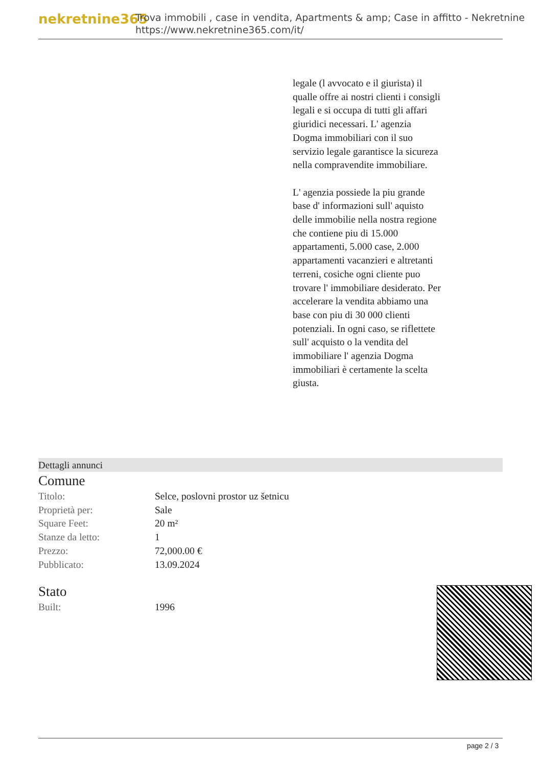nekretnine365
Trova immobili , case in vendita, Apartments & amp; Case in affitto - Nekretnine
https://www.nekretnine365.com/it/
legale (l avvocato e il giurista) il qualle offre ai nostri clienti i consigli legali e si occupa di tutti gli affari giuridici necessari. L' agenzia Dogma immobiliari con il suo servizio legale garantisce la sicureza nella compravendite immobiliare.
L' agenzia possiede la piu grande base d' informazioni sull' aquisto delle immobilie nella nostra regione che contiene piu di 15.000 appartamenti, 5.000 case, 2.000 appartamenti vacanzieri e altretanti terreni, cosiche ogni cliente puo trovare l' immobiliare desiderato. Per accelerare la vendita abbiamo una base con piu di 30 000 clienti potenziali. In ogni caso, se riflettete sull' acquisto o la vendita del immobiliare l' agenzia Dogma immobiliari è certamente la scelta giusta.
Dettagli annunci
Comune
| Titolo: | Selce, poslovni prostor uz šetnicu |
| Proprietà per: | Sale |
| Square Feet: | 20 m² |
| Stanze da letto: | 1 |
| Prezzo: | 72,000.00 € |
| Pubblicato: | 13.09.2024 |
Stato
| Built: | 1996 |
page 2 / 3